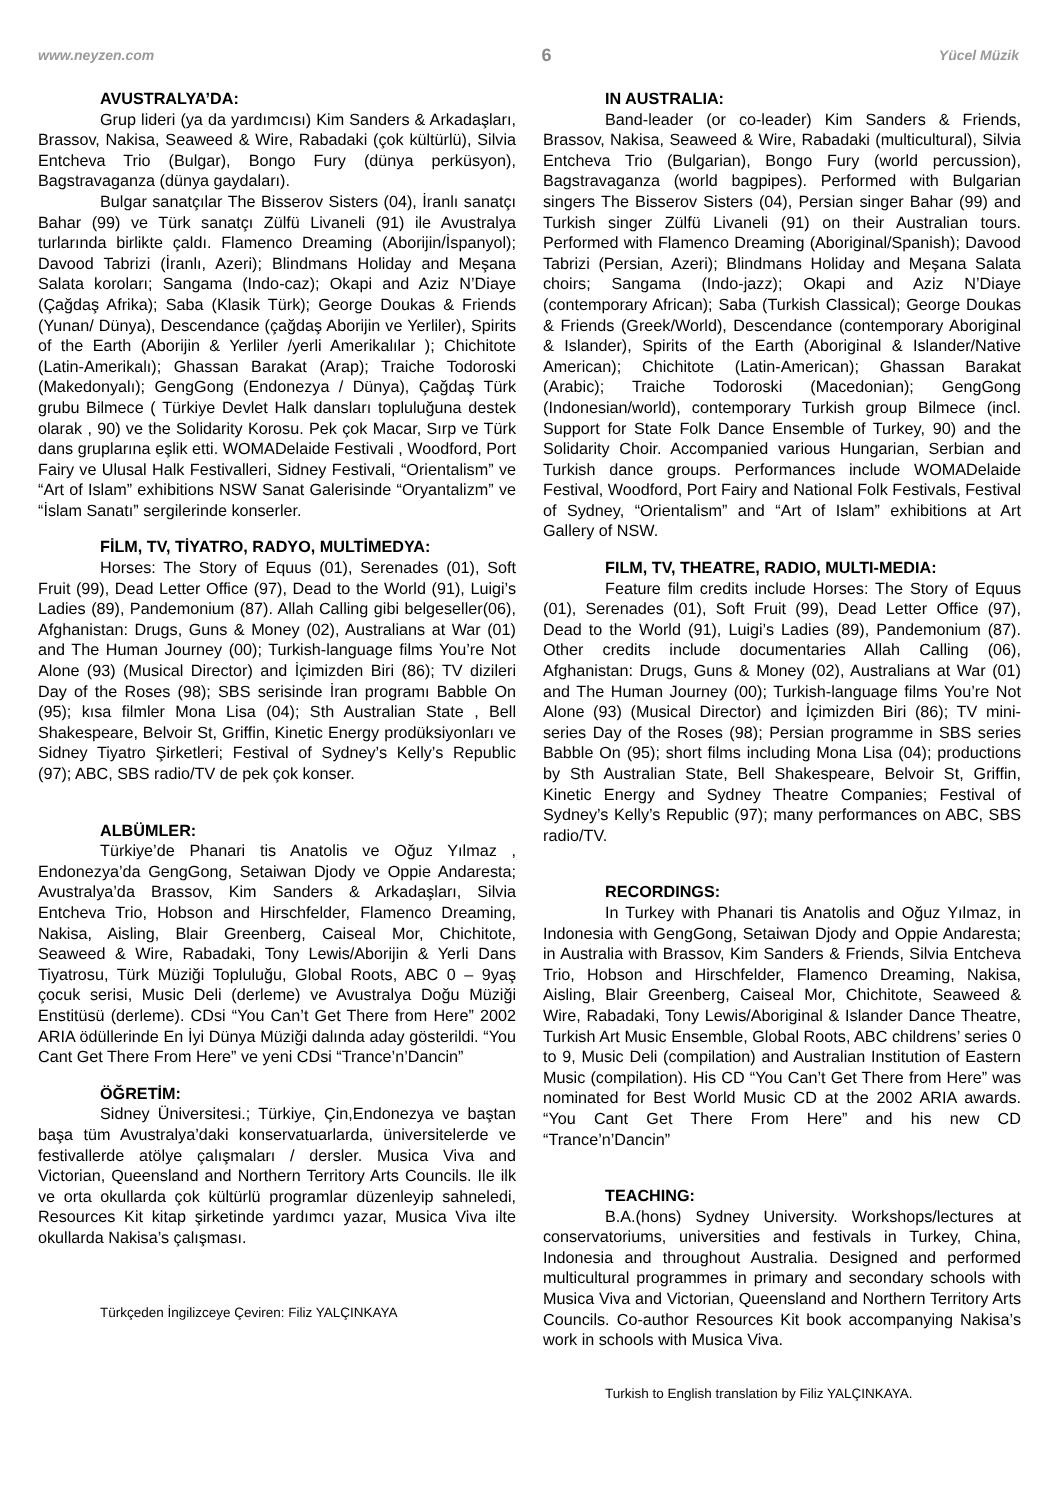www.neyzen.com 6 Yücel Müzik
AVUSTRALYA’DA:
Grup lideri (ya da yardımcısı) Kim Sanders & Arkadaşları, Brassov, Nakisa, Seaweed & Wire, Rabadaki (çok kültürlü), Silvia Entcheva Trio (Bulgar), Bongo Fury (dünya perküsyon), Bagstravaganza (dünya gaydaları).
Bulgar sanatçılar The Bisserov Sisters (04), İranlı sanatçı Bahar (99) ve Türk sanatçı Zülfü Livaneli (91) ile Avustralya turlarında birlikte çaldı. Flamenco Dreaming (Aborijin/İspanyol); Davood Tabrizi (İranlı, Azeri); Blindmans Holiday and Meşana Salata koroları; Sangama (Indo-caz); Okapi and Aziz N’Diaye (Çağdaş Afrika); Saba (Klasik Türk); George Doukas & Friends (Yunan/ Dünya), Descendance (çağdaş Aborijin ve Yerliler), Spirits of the Earth (Aborijin & Yerliler /yerli Amerikalılar ); Chichitote (Latin-Amerikalı); Ghassan Barakat (Arap); Traiche Todoroski (Makedonyalı); GengGong (Endonezya / Dünya), Çağdaş Türk grubu Bilmece ( Türkiye Devlet Halk dansları topluluğuna destek olarak , 90) ve the Solidarity Korosu. Pek çok Macar, Sırp ve Türk dans gruplarına eşlik etti. WOMADelaide Festivali , Woodford, Port Fairy ve Ulusal Halk Festivalleri, Sidney Festivali, “Orientalism” ve “Art of Islam” exhibitions NSW Sanat Galerisinde “Oryantalizm” ve “İslam Sanatı” sergilerinde konserler.
FİLM, TV, TİYATRO, RADYO, MULTİMEDYA:
Horses: The Story of Equus (01), Serenades (01), Soft Fruit (99), Dead Letter Office (97), Dead to the World (91), Luigi’s Ladies (89), Pandemonium (87). Allah Calling gibi belgeseller(06), Afghanistan: Drugs, Guns & Money (02), Australians at War (01) and The Human Journey (00); Turkish-language films You’re Not Alone (93) (Musical Director) and İçimizden Biri (86); TV dizileri Day of the Roses (98); SBS serisinde İran programı Babble On (95); kısa filmler Mona Lisa (04); Sth Australian State , Bell Shakespeare, Belvoir St, Griffin, Kinetic Energy prodüksiyonları ve Sidney Tiyatro Şirketleri; Festival of Sydney’s Kelly’s Republic (97); ABC, SBS radio/TV de pek çok konser.
ALBÜMLER:
Türkiye’de Phanari tis Anatolis ve Oğuz Yılmaz , Endonezya’da GengGong, Setaiwan Djody ve Oppie Andaresta; Avustralya’da Brassov, Kim Sanders & Arkadaşları, Silvia Entcheva Trio, Hobson and Hirschfelder, Flamenco Dreaming, Nakisa, Aisling, Blair Greenberg, Caiseal Mor, Chichitote, Seaweed & Wire, Rabadaki, Tony Lewis/Aborijin & Yerli Dans Tiyatrosu, Türk Müziği Topluluğu, Global Roots, ABC 0 – 9yaş çocuk serisi, Music Deli (derleme) ve Avustralya Doğu Müziği Enstitüsü (derleme). CDsi “You Can’t Get There from Here” 2002 ARIA ödüllerinde En İyi Dünya Müziği dalında aday gösterildi. “You Cant Get There From Here” ve yeni CDsi “Trance’n’Dancin”
ÖĞRETİM:
Sidney Üniversitesi.; Türkiye, Çin,Endonezya ve baştan başa tüm Avustralya’daki konservatuarlarda, üniversitelerde ve festivallerde atölye çalışmaları / dersler. Musica Viva and Victorian, Queensland and Northern Territory Arts Councils. Ile ilk ve orta okullarda çok kültürlü programlar düzenleyip sahneledi, Resources Kit kitap şirketinde yardımcı yazar, Musica Viva ilte okullarda Nakisa’s çalışması.
Türkçeden İngilizceye Çeviren: Filiz YALÇINKAYA
IN AUSTRALIA:
Band-leader (or co-leader) Kim Sanders & Friends, Brassov, Nakisa, Seaweed & Wire, Rabadaki (multicultural), Silvia Entcheva Trio (Bulgarian), Bongo Fury (world percussion), Bagstravaganza (world bagpipes). Performed with Bulgarian singers The Bisserov Sisters (04), Persian singer Bahar (99) and Turkish singer Zülfü Livaneli (91) on their Australian tours. Performed with Flamenco Dreaming (Aboriginal/Spanish); Davood Tabrizi (Persian, Azeri); Blindmans Holiday and Meşana Salata choirs; Sangama (Indo-jazz); Okapi and Aziz N’Diaye (contemporary African); Saba (Turkish Classical); George Doukas & Friends (Greek/World), Descendance (contemporary Aboriginal & Islander), Spirits of the Earth (Aboriginal & Islander/Native American); Chichitote (Latin-American); Ghassan Barakat (Arabic); Traiche Todoroski (Macedonian); GengGong (Indonesian/world), contemporary Turkish group Bilmece (incl. Support for State Folk Dance Ensemble of Turkey, 90) and the Solidarity Choir. Accompanied various Hungarian, Serbian and Turkish dance groups. Performances include WOMADelaide Festival, Woodford, Port Fairy and National Folk Festivals, Festival of Sydney, “Orientalism” and “Art of Islam” exhibitions at Art Gallery of NSW.
FILM, TV, THEATRE, RADIO, MULTI-MEDIA:
Feature film credits include Horses: The Story of Equus (01), Serenades (01), Soft Fruit (99), Dead Letter Office (97), Dead to the World (91), Luigi’s Ladies (89), Pandemonium (87). Other credits include documentaries Allah Calling (06), Afghanistan: Drugs, Guns & Money (02), Australians at War (01) and The Human Journey (00); Turkish-language films You’re Not Alone (93) (Musical Director) and İçimizden Biri (86); TV mini-series Day of the Roses (98); Persian programme in SBS series Babble On (95); short films including Mona Lisa (04); productions by Sth Australian State, Bell Shakespeare, Belvoir St, Griffin, Kinetic Energy and Sydney Theatre Companies; Festival of Sydney’s Kelly’s Republic (97); many performances on ABC, SBS radio/TV.
RECORDINGS:
In Turkey with Phanari tis Anatolis and Oğuz Yılmaz, in Indonesia with GengGong, Setaiwan Djody and Oppie Andaresta; in Australia with Brassov, Kim Sanders & Friends, Silvia Entcheva Trio, Hobson and Hirschfelder, Flamenco Dreaming, Nakisa, Aisling, Blair Greenberg, Caiseal Mor, Chichitote, Seaweed & Wire, Rabadaki, Tony Lewis/Aboriginal & Islander Dance Theatre, Turkish Art Music Ensemble, Global Roots, ABC childrens’ series 0 to 9, Music Deli (compilation) and Australian Institution of Eastern Music (compilation). His CD “You Can’t Get There from Here” was nominated for Best World Music CD at the 2002 ARIA awards. “You Cant Get There From Here” and his new CD “Trance’n’Dancin”
TEACHING:
B.A.(hons) Sydney University. Workshops/lectures at conservatoriums, universities and festivals in Turkey, China, Indonesia and throughout Australia. Designed and performed multicultural programmes in primary and secondary schools with Musica Viva and Victorian, Queensland and Northern Territory Arts Councils. Co-author Resources Kit book accompanying Nakisa’s work in schools with Musica Viva.
Turkish to English translation by Filiz YALÇINKAYA.